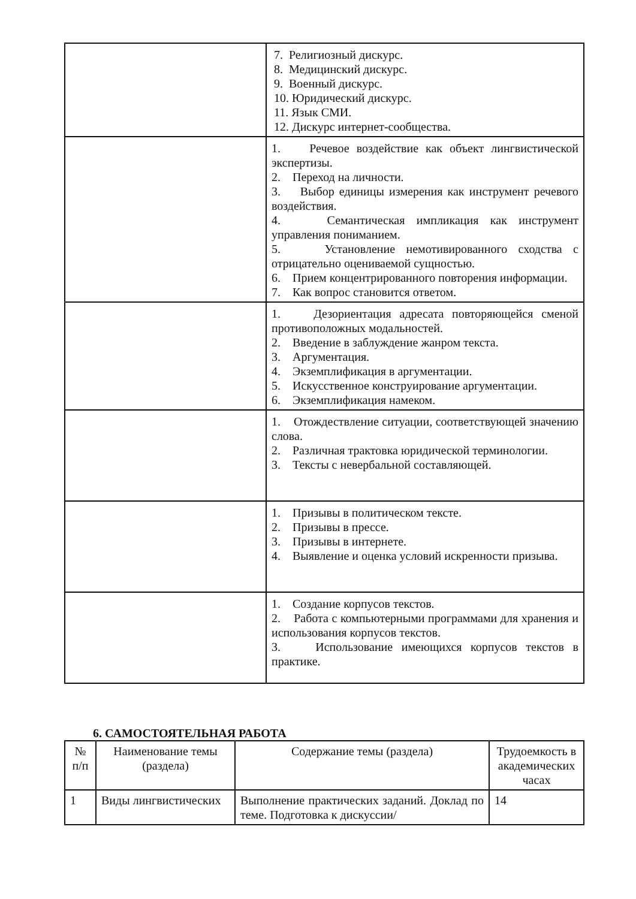| | 7. Религиозный дискурс. 8. Медицинский дискурс. 9. Военный дискурс. 10. Юридический дискурс. 11. Язык СМИ. 12. Дискурс интернет-сообщества. |
| | 1. Речевое воздействие как объект лингвистической экспертизы. 2. Переход на личности. 3. Выбор единицы измерения как инструмент речевого воздействия. 4. Семантическая импликация как инструмент управления пониманием. 5. Установление немотивированного сходства с отрицательно оцениваемой сущностью. 6. Прием концентрированного повторения информации. 7. Как вопрос становится ответом. |
| | 1. Дезориентация адресата повторяющейся сменой противоположных модальностей. 2. Введение в заблуждение жанром текста. 3. Аргументация. 4. Экземплификация в аргументации. 5. Искусственное конструирование аргументации. 6. Экземплификация намеком. |
| | 1. Отождествление ситуации, соответствующей значению слова. 2. Различная трактовка юридической терминологии. 3. Тексты с невербальной составляющей. |
| | 1. Призывы в политическом тексте. 2. Призывы в прессе. 3. Призывы в интернете. 4. Выявление и оценка условий искренности призыва. |
| | 1. Создание корпусов текстов. 2. Работа с компьютерными программами для хранения и использования корпусов текстов. 3. Использование имеющихся корпусов текстов в практике. |
6. САМОСТОЯТЕЛЬНАЯ РАБОТА
| № п/п | Наименование темы (раздела) | Содержание темы (раздела) | Трудоемкость в академических часах |
| --- | --- | --- | --- |
| 1 | Виды лингвистических | Выполнение практических заданий. Доклад по теме. Подготовка к дискуссии/ | 14 |